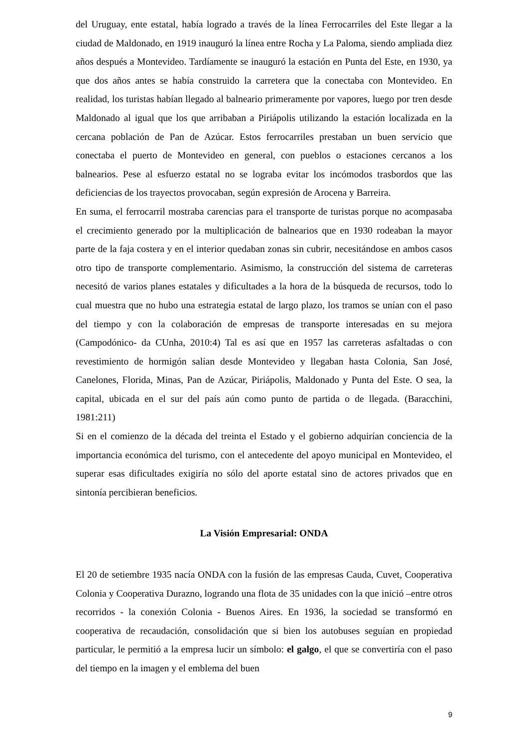del Uruguay, ente estatal, había logrado a través de la línea Ferrocarriles del Este llegar a la ciudad de Maldonado, en 1919 inauguró la línea entre Rocha y La Paloma, siendo ampliada diez años después a Montevideo. Tardíamente se inauguró la estación en Punta del Este, en 1930, ya que dos años antes se había construido la carretera que la conectaba con Montevideo. En realidad, los turistas habían llegado al balneario primeramente por vapores, luego por tren desde Maldonado al igual que los que arribaban a Piriápolis utilizando la estación localizada en la cercana población de Pan de Azúcar. Estos ferrocarriles prestaban un buen servicio que conectaba el puerto de Montevideo en general, con pueblos o estaciones cercanos a los balnearios. Pese al esfuerzo estatal no se lograba evitar los incómodos trasbordos que las deficiencias de los trayectos provocaban, según expresión de Arocena y Barreira.
En suma, el ferrocarril mostraba carencias para el transporte de turistas porque no acompasaba el crecimiento generado por la multiplicación de balnearios que en 1930 rodeaban la mayor parte de la faja costera y en el interior quedaban zonas sin cubrir, necesitándose en ambos casos otro tipo de transporte complementario. Asimismo, la construcción del sistema de carreteras necesitó de varios planes estatales y dificultades a la hora de la búsqueda de recursos, todo lo cual muestra que no hubo una estrategia estatal de largo plazo, los tramos se unían con el paso del tiempo y con la colaboración de empresas de transporte interesadas en su mejora (Campodónico- da CUnha, 2010:4) Tal es así que en 1957 las carreteras asfaltadas o con revestimiento de hormigón salían desde Montevideo y llegaban hasta Colonia, San José, Canelones, Florida, Minas, Pan de Azúcar, Piriápolis, Maldonado y Punta del Este. O sea, la capital, ubicada en el sur del país aún como punto de partida o de llegada. (Baracchini, 1981:211)
Si en el comienzo de la década del treinta el Estado y el gobierno adquirían conciencia de la importancia económica del turismo, con el antecedente del apoyo municipal en Montevideo, el superar esas dificultades exigiría no sólo del aporte estatal sino de actores privados que en sintonía percibieran beneficios.
La Visión Empresarial: ONDA
El 20 de setiembre 1935 nacía ONDA con la fusión de las empresas Cauda, Cuvet, Cooperativa Colonia y Cooperativa Durazno, logrando una flota de 35 unidades con la que inició –entre otros recorridos - la conexión Colonia - Buenos Aires. En 1936, la sociedad se transformó en cooperativa de recaudación, consolidación que si bien los autobuses seguían en propiedad particular, le permitió a la empresa lucir un símbolo: el galgo, el que se convertiría con el paso del tiempo en la imagen y el emblema del buen
9